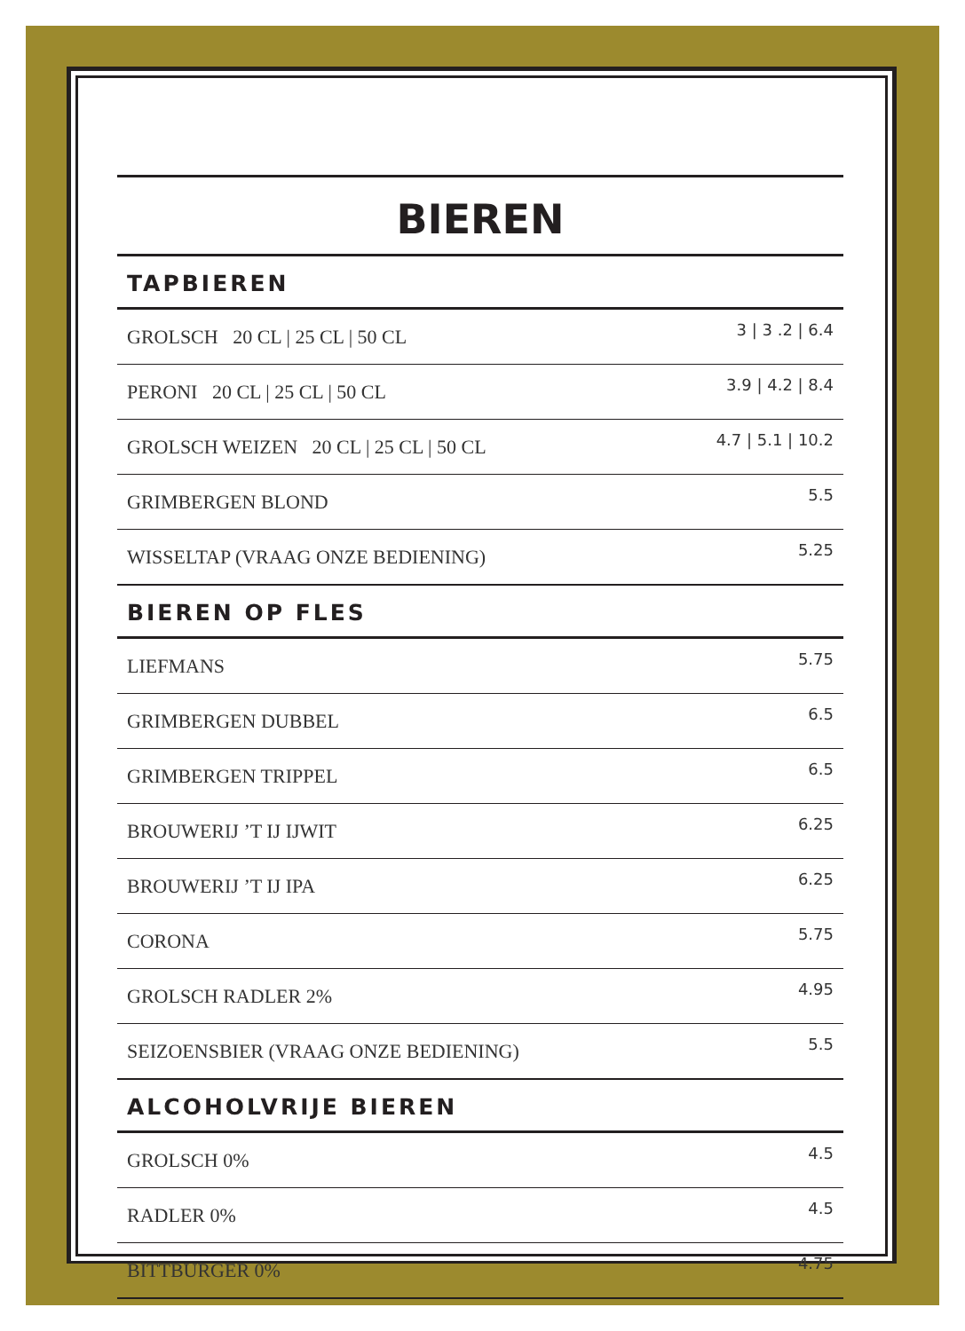BIEREN
TAPBIEREN
| GROLSCH 20 CL / 25 CL / 50 CL | 3 / 3 .2 / 6.4 |
| PERONI 20 CL / 25 CL / 50 CL | 3.9 / 4.2 / 8.4 |
| GROLSCH WEIZEN 20 CL / 25 CL / 50 CL | 4.7 / 5.1 / 10.2 |
| GRIMBERGEN BLOND | 5.5 |
| WISSELTAP (VRAAG ONZE BEDIENING) | 5.25 |
BIEREN OP FLES
| LIEFMANS | 5.75 |
| GRIMBERGEN DUBBEL | 6.5 |
| GRIMBERGEN TRIPPEL | 6.5 |
| BROUWERIJ ’T IJ IJWIT | 6.25 |
| BROUWERIJ ’T IJ IPA | 6.25 |
| CORONA | 5.75 |
| GROLSCH RADLER 2% | 4.95 |
| SEIZOENSBIER (VRAAG ONZE BEDIENING) | 5.5 |
ALCOHOLVRIJE BIEREN
| GROLSCH 0% | 4.5 |
| RADLER 0% | 4.5 |
| BITTBURGER 0% | 4.75 |